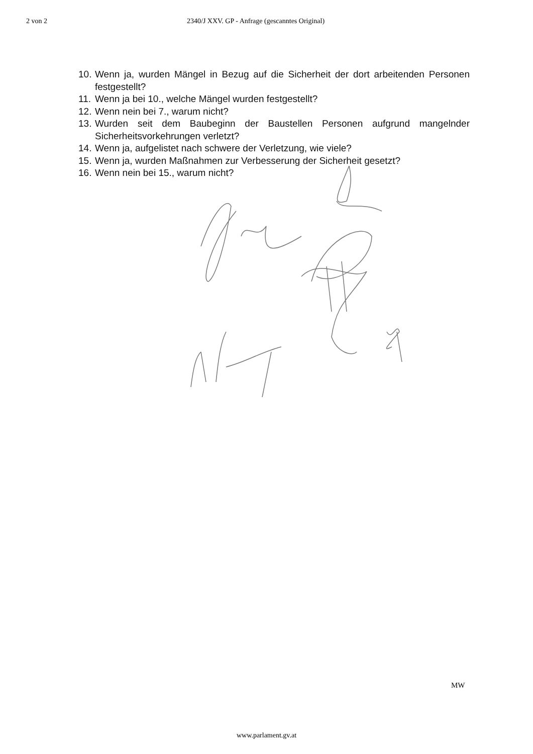2 von 2 2340/J XXV. GP - Anfrage (gescanntes Original)
10. Wenn ja, wurden Mängel in Bezug auf die Sicherheit der dort arbeitenden Personen festgestellt?
11. Wenn ja bei 10., welche Mängel wurden festgestellt?
12. Wenn nein bei 7., warum nicht?
13. Wurden seit dem Baubeginn der Baustellen Personen aufgrund mangelnder Sicherheitsvorkehrungen verletzt?
14. Wenn ja, aufgelistet nach schwere der Verletzung, wie viele?
15. Wenn ja, wurden Maßnahmen zur Verbesserung der Sicherheit gesetzt?
16. Wenn nein bei 15., warum nicht?
MW
www.parlament.gv.at